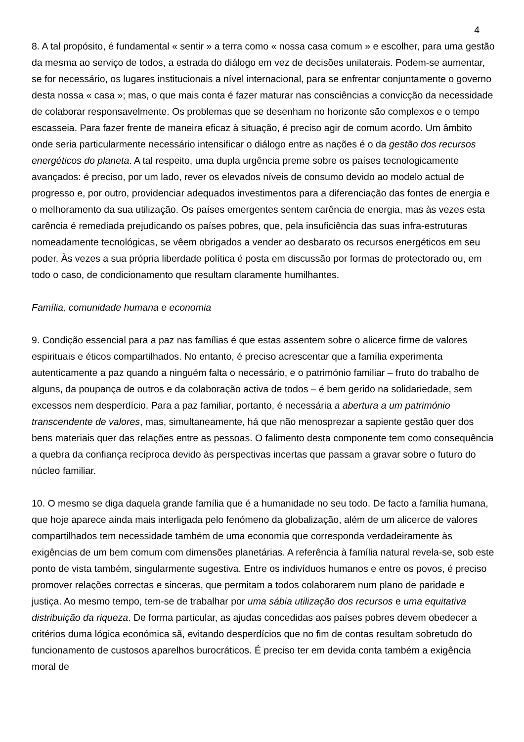4
8. A tal propósito, é fundamental « sentir » a terra como « nossa casa comum » e escolher, para uma gestão da mesma ao serviço de todos, a estrada do diálogo em vez de decisões unilaterais. Podem-se aumentar, se for necessário, os lugares institucionais a nível internacional, para se enfrentar conjuntamente o governo desta nossa « casa »; mas, o que mais conta é fazer maturar nas consciências a convicção da necessidade de colaborar responsavelmente. Os problemas que se desenham no horizonte são complexos e o tempo escasseia. Para fazer frente de maneira eficaz à situação, é preciso agir de comum acordo. Um âmbito onde seria particularmente necessário intensificar o diálogo entre as nações é o da gestão dos recursos energéticos do planeta. A tal respeito, uma dupla urgência preme sobre os países tecnologicamente avançados: é preciso, por um lado, rever os elevados níveis de consumo devido ao modelo actual de progresso e, por outro, providenciar adequados investimentos para a diferenciação das fontes de energia e o melhoramento da sua utilização. Os países emergentes sentem carência de energia, mas às vezes esta carência é remediada prejudicando os países pobres, que, pela insuficiência das suas infra-estruturas nomeadamente tecnológicas, se vêem obrigados a vender ao desbarato os recursos energéticos em seu poder. Às vezes a sua própria liberdade política é posta em discussão por formas de protectorado ou, em todo o caso, de condicionamento que resultam claramente humilhantes.
Família, comunidade humana e economia
9. Condição essencial para a paz nas famílias é que estas assentem sobre o alicerce firme de valores espirituais e éticos compartilhados. No entanto, é preciso acrescentar que a família experimenta autenticamente a paz quando a ninguém falta o necessário, e o património familiar – fruto do trabalho de alguns, da poupança de outros e da colaboração activa de todos – é bem gerido na solidariedade, sem excessos nem desperdício. Para a paz familiar, portanto, é necessária a abertura a um património transcendente de valores, mas, simultaneamente, há que não menosprezar a sapiente gestão quer dos bens materiais quer das relações entre as pessoas. O falimento desta componente tem como consequência a quebra da confiança recíproca devido às perspectivas incertas que passam a gravar sobre o futuro do núcleo familiar.
10. O mesmo se diga daquela grande família que é a humanidade no seu todo. De facto a família humana, que hoje aparece ainda mais interligada pelo fenómeno da globalização, além de um alicerce de valores compartilhados tem necessidade também de uma economia que corresponda verdadeiramente às exigências de um bem comum com dimensões planetárias. A referência à família natural revela-se, sob este ponto de vista também, singularmente sugestiva. Entre os indivíduos humanos e entre os povos, é preciso promover relações correctas e sinceras, que permitam a todos colaborarem num plano de paridade e justiça. Ao mesmo tempo, tem-se de trabalhar por uma sábia utilização dos recursos e uma equitativa distribuição da riqueza. De forma particular, as ajudas concedidas aos países pobres devem obedecer a critérios duma lógica económica sã, evitando desperdícios que no fim de contas resultam sobretudo do funcionamento de custosos aparelhos burocráticos. É preciso ter em devida conta também a exigência moral de